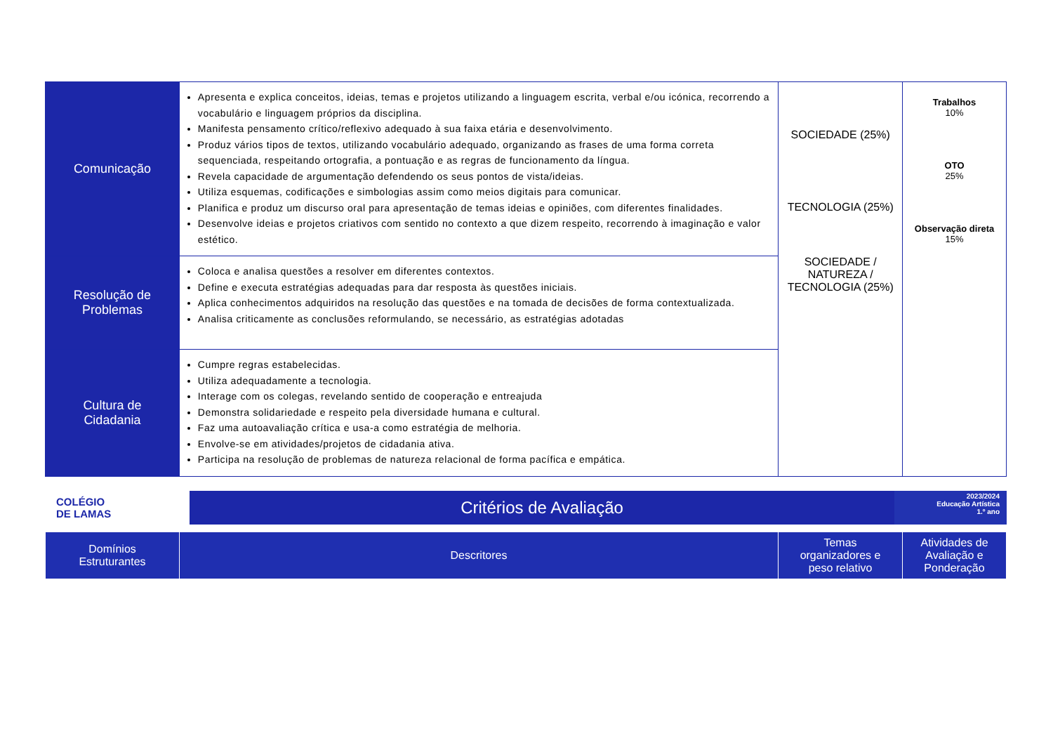| Comunicação | Apresenta e explica conceitos, ideias, temas e projetos utilizando a linguagem escrita, verbal e/ou icónica, recorrendo a vocabulário e linguagem próprios da disciplina. Manifesta pensamento crítico/reflexivo adequado à sua faixa etária e desenvolvimento. Produz vários tipos de textos, utilizando vocabulário adequado, organizando as frases de uma forma correta sequenciada, respeitando ortografia, a pontuação e as regras de funcionamento da língua. Revela capacidade de argumentação defendendo os seus pontos de vista/ideias. Utiliza esquemas, codificações e simbologias assim como meios digitais para comunicar. Planifica e produz um discurso oral para apresentação de temas ideias e opiniões, com diferentes finalidades. Desenvolve ideias e projetos criativos com sentido no contexto a que dizem respeito, recorrendo à imaginação e valor estético. | SOCIEDADE (25%) TECNOLOGIA (25%) SOCIEDADE / NATUREZA / TECNOLOGIA (25%) | Trabalhos 10% OTO 25% Observação direta 15% |
| Resolução de Problemas | Coloca e analisa questões a resolver em diferentes contextos. Define e executa estratégias adequadas para dar resposta às questões iniciais. Aplica conhecimentos adquiridos na resolução das questões e na tomada de decisões de forma contextualizada. Analisa criticamente as conclusões reformulando, se necessário, as estratégias adotadas | | |
| Cultura de Cidadania | Cumpre regras estabelecidas. Utiliza adequadamente a tecnologia. Interage com os colegas, revelando sentido de cooperação e entreajuda Demonstra solidariedade e respeito pela diversidade humana e cultural. Faz uma autoavaliação crítica e usa-a como estratégia de melhoria. Envolve-se em atividades/projetos de cidadania ativa. Participa na resolução de problemas de natureza relacional de forma pacífica e empática. | | |
COLÉGIO
DE LAMAS
Critérios de Avaliação
2023/2024
Educação Artística
1.º ano
| Domínios Estruturantes | Descritores | Temas organizadores e peso relativo | Atividades de Avaliação e Ponderação |